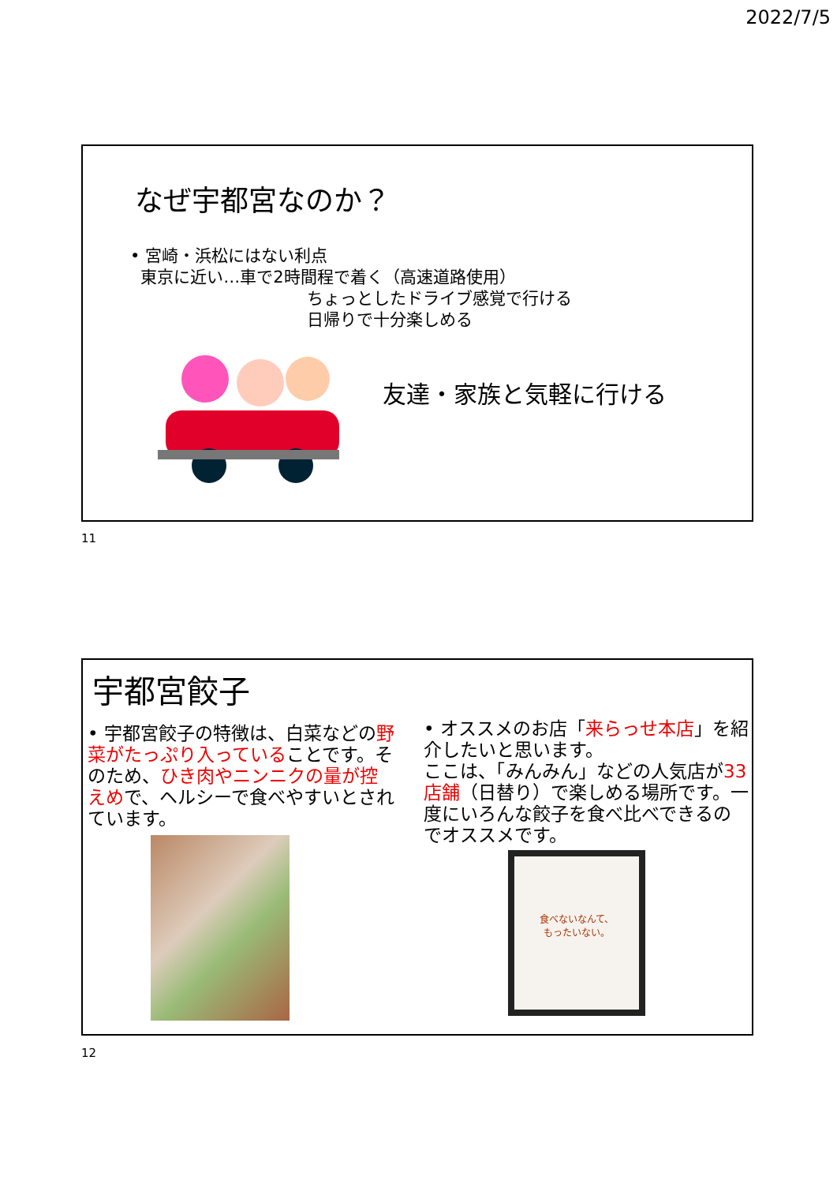2022/7/5
なぜ宇都宮なのか？
• 宮崎・浜松にはない利点
東京に近い…車で2時間程で着く（高速道路使用）
ちょっとしたドライブ感覚で行ける
日帰りで十分楽しめる
友達・家族と気軽に行ける
11
宇都宮餃子
• 宇都宮餃子の特徴は、白菜などの野菜がたっぷり入っていることです。そのため、ひき肉やニンニクの量が控えめで、ヘルシーで食べやすいとされています。
• オススメのお店「来らっせ本店」を紹介したいと思います。
ここは、「みんみん」などの人気店が33店舗（日替り）で楽しめる場所です。一度にいろんな餃子を食べ比べできるのでオススメです。
食べないなんて、
もったいない。
12